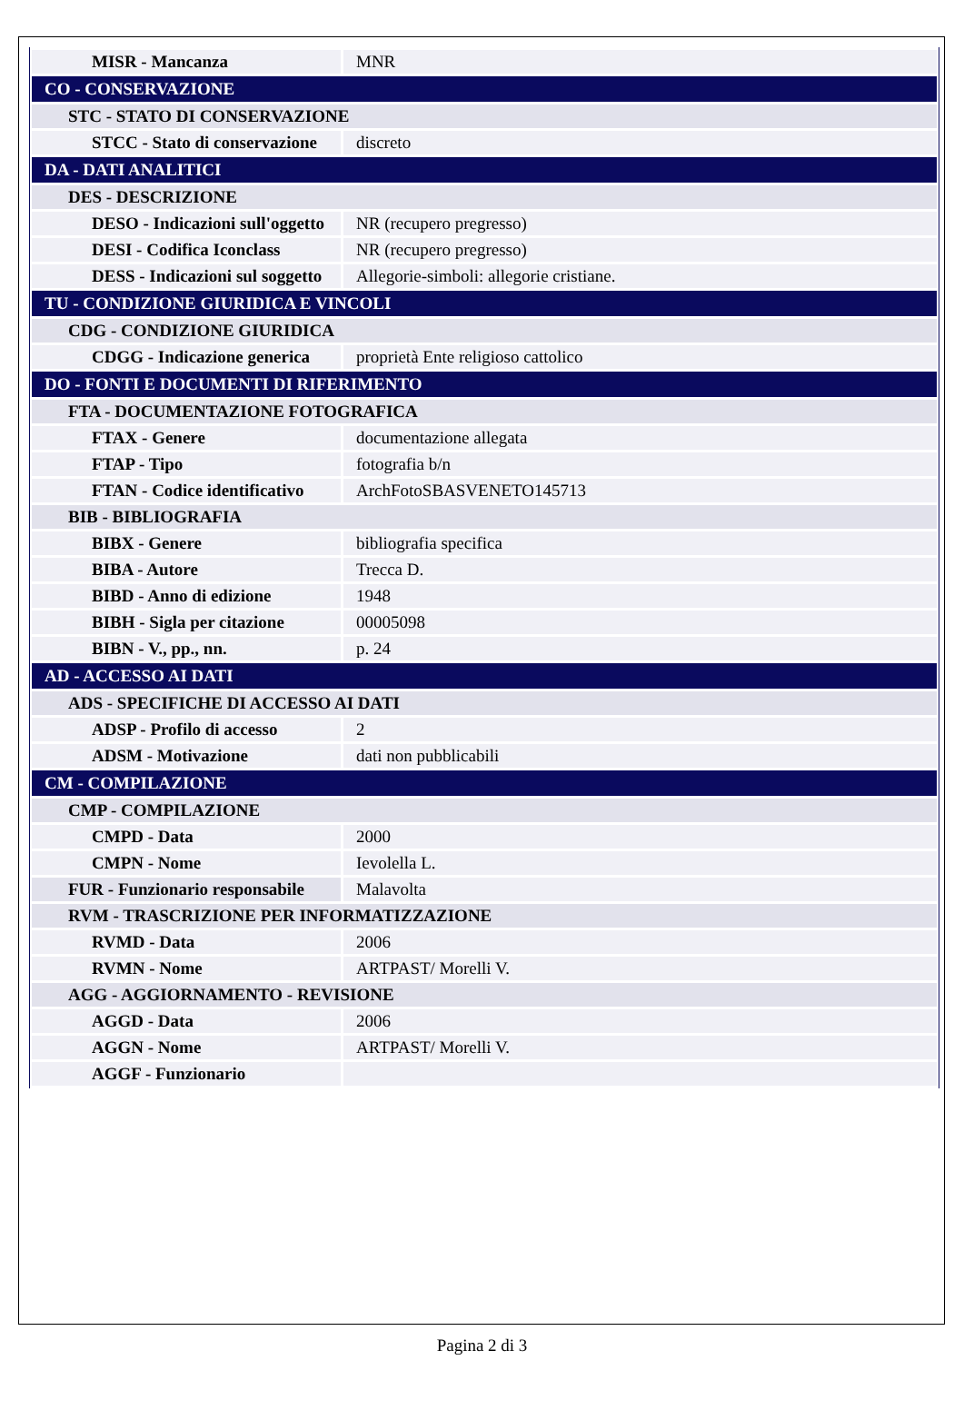| MISR - Mancanza | MNR |
| CO - CONSERVAZIONE | |
| STC - STATO DI CONSERVAZIONE | |
| STCC - Stato di conservazione | discreto |
| DA - DATI ANALITICI | |
| DES - DESCRIZIONE | |
| DESO - Indicazioni sull'oggetto | NR (recupero pregresso) |
| DESI - Codifica Iconclass | NR (recupero pregresso) |
| DESS - Indicazioni sul soggetto | Allegorie-simboli: allegorie cristiane. |
| TU - CONDIZIONE GIURIDICA E VINCOLI | |
| CDG - CONDIZIONE GIURIDICA | |
| CDGG - Indicazione generica | proprietà Ente religioso cattolico |
| DO - FONTI E DOCUMENTI DI RIFERIMENTO | |
| FTA - DOCUMENTAZIONE FOTOGRAFICA | |
| FTAX - Genere | documentazione allegata |
| FTAP - Tipo | fotografia b/n |
| FTAN - Codice identificativo | ArchFotoSBASVENETO145713 |
| BIB - BIBLIOGRAFIA | |
| BIBX - Genere | bibliografia specifica |
| BIBA - Autore | Trecca D. |
| BIBD - Anno di edizione | 1948 |
| BIBH - Sigla per citazione | 00005098 |
| BIBN - V., pp., nn. | p. 24 |
| AD - ACCESSO AI DATI | |
| ADS - SPECIFICHE DI ACCESSO AI DATI | |
| ADSP - Profilo di accesso | 2 |
| ADSM - Motivazione | dati non pubblicabili |
| CM - COMPILAZIONE | |
| CMP - COMPILAZIONE | |
| CMPD - Data | 2000 |
| CMPN - Nome | Ievolella L. |
| FUR - Funzionario responsabile | Malavolta |
| RVM - TRASCRIZIONE PER INFORMATIZZAZIONE | |
| RVMD - Data | 2006 |
| RVMN - Nome | ARTPAST/ Morelli V. |
| AGG - AGGIORNAMENTO - REVISIONE | |
| AGGD - Data | 2006 |
| AGGN - Nome | ARTPAST/ Morelli V. |
| AGGF - Funzionario | |
Pagina 2 di 3